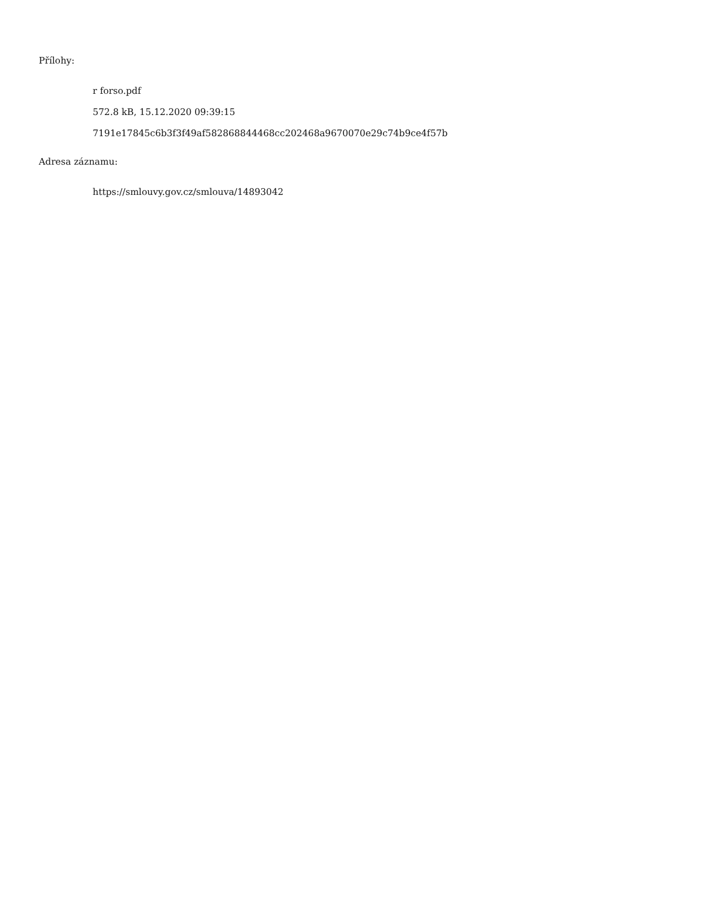Přílohy:
r forso.pdf
572.8 kB, 15.12.2020 09:39:15
7191e17845c6b3f3f49af582868844468cc202468a9670070e29c74b9ce4f57b
Adresa záznamu:
https://smlouvy.gov.cz/smlouva/14893042